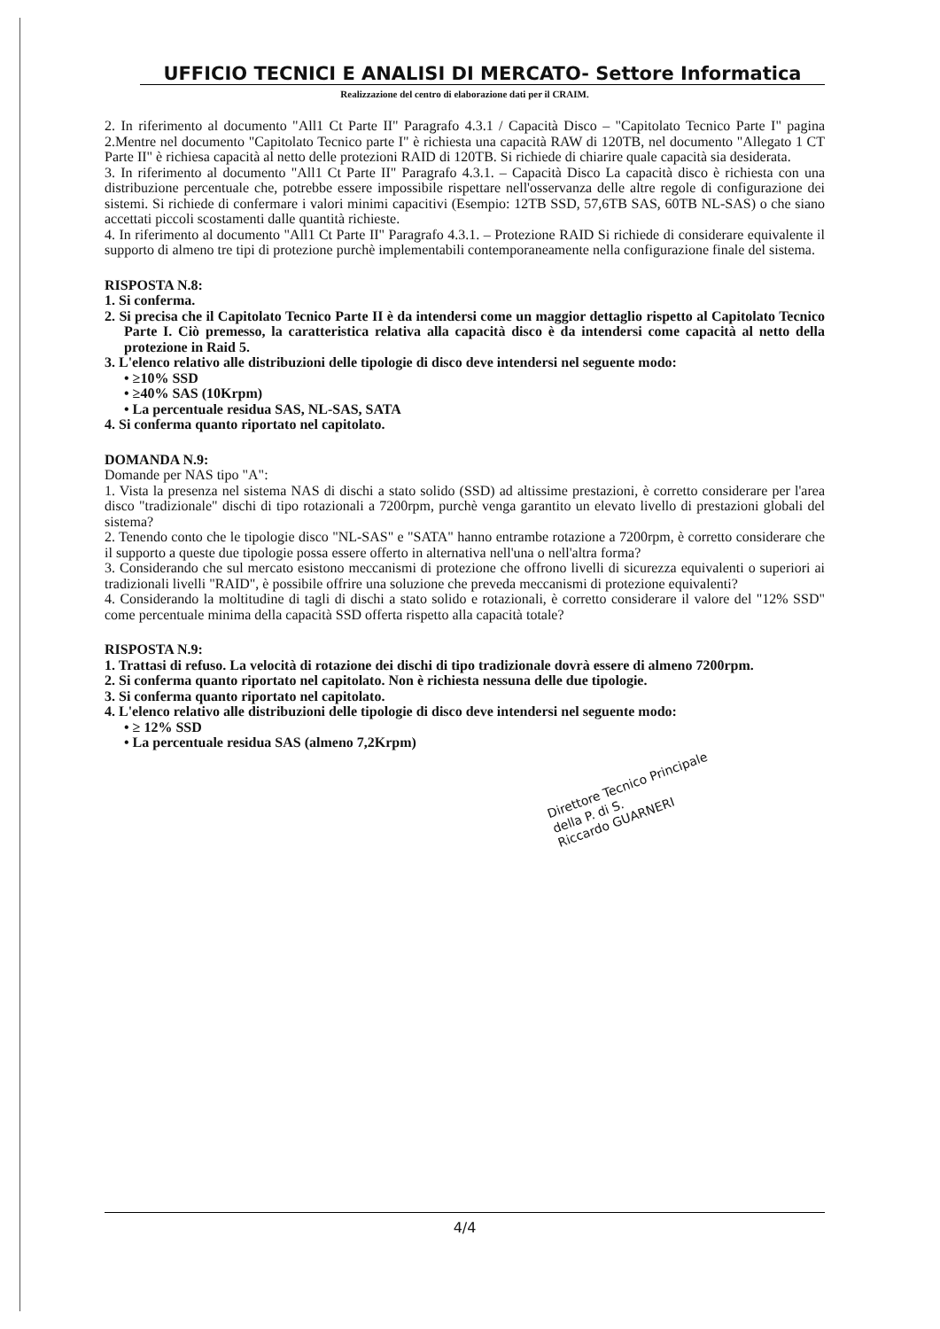UFFICIO TECNICI E ANALISI DI MERCATO- Settore Informatica
Realizzazione del centro di elaborazione dati per il CRAIM.
2. In riferimento al documento "All1 Ct Parte II" Paragrafo 4.3.1 / Capacità Disco – "Capitolato Tecnico Parte I" pagina 2.Mentre nel documento "Capitolato Tecnico parte I" è richiesta una capacità RAW di 120TB, nel documento "Allegato 1 CT Parte II" è richiesa capacità al netto delle protezioni RAID di 120TB. Si richiede di chiarire quale capacità sia desiderata.
3. In riferimento al documento "All1 Ct Parte II" Paragrafo 4.3.1. – Capacità Disco La capacità disco è richiesta con una distribuzione percentuale che, potrebbe essere impossibile rispettare nell'osservanza delle altre regole di configurazione dei sistemi. Si richiede di confermare i valori minimi capacitivi (Esempio: 12TB SSD, 57,6TB SAS, 60TB NL-SAS) o che siano accettati piccoli scostamenti dalle quantità richieste.
4. In riferimento al documento "All1 Ct Parte II" Paragrafo 4.3.1. – Protezione RAID Si richiede di considerare equivalente il supporto di almeno tre tipi di protezione purchè implementabili contemporaneamente nella configurazione finale del sistema.
RISPOSTA N.8:
1. Si conferma.
2. Si precisa che il Capitolato Tecnico Parte II è da intendersi come un maggior dettaglio rispetto al Capitolato Tecnico Parte I. Ciò premesso, la caratteristica relativa alla capacità disco è da intendersi come capacità al netto della protezione in Raid 5.
3. L'elenco relativo alle distribuzioni delle tipologie di disco deve intendersi nel seguente modo:
• ≥10% SSD
• ≥40% SAS (10Krpm)
• La percentuale residua SAS, NL-SAS, SATA
4. Si conferma quanto riportato nel capitolato.
DOMANDA N.9:
Domande per NAS tipo "A":
1. Vista la presenza nel sistema NAS di dischi a stato solido (SSD) ad altissime prestazioni, è corretto considerare per l'area disco "tradizionale" dischi di tipo rotazionali a 7200rpm, purchè venga garantito un elevato livello di prestazioni globali del sistema?
2. Tenendo conto che le tipologie disco "NL-SAS" e "SATA" hanno entrambe rotazione a 7200rpm, è corretto considerare che il supporto a queste due tipologie possa essere offerto in alternativa nell'una o nell'altra forma?
3. Considerando che sul mercato esistono meccanismi di protezione che offrono livelli di sicurezza equivalenti o superiori ai tradizionali livelli "RAID", è possibile offrire una soluzione che preveda meccanismi di protezione equivalenti?
4. Considerando la moltitudine di tagli di dischi a stato solido e rotazionali, è corretto considerare il valore del "12% SSD" come percentuale minima della capacità SSD offerta rispetto alla capacità totale?
RISPOSTA N.9:
1. Trattasi di refuso. La velocità di rotazione dei dischi di tipo tradizionale dovrà essere di almeno 7200rpm.
2. Si conferma quanto riportato nel capitolato. Non è richiesta nessuna delle due tipologie.
3. Si conferma quanto riportato nel capitolato.
4. L'elenco relativo alle distribuzioni delle tipologie di disco deve intendersi nel seguente modo:
• ≥ 12% SSD
• La percentuale residua SAS (almeno 7,2Krpm)
Direttore Tecnico Principale della P. di S.
Riccardo GUARNERI
4/4